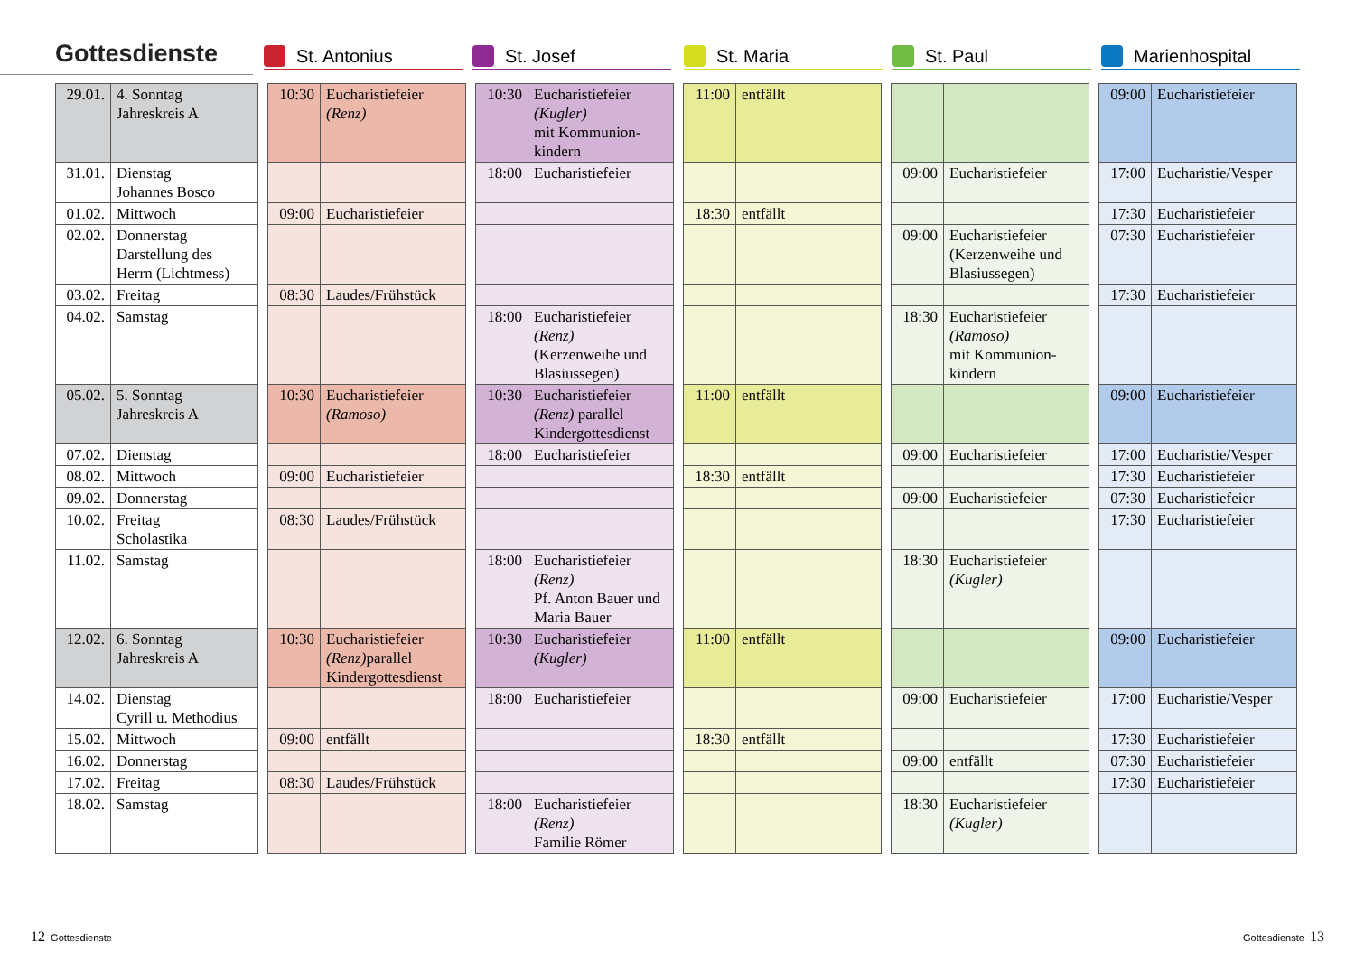Gottesdienste
St. Antonius St. Josef St. Maria St. Paul Marienhospital
| 29.01. | 4. Sonntag Jahreskreis A | | 10:30 | Eucharistiefeier (Renz) | | 10:30 | Eucharistiefeier (Kugler) mit Kommunion- kindern | | 11:00 | entfällt | | | | | 09:00 | Eucharistiefeier |
| 31.01. | Dienstag Johannes Bosco | | | | | 18:00 | Eucharistiefeier | | | | | 09:00 | Eucharistiefeier | | 17:00 | Eucharistie/Vesper |
| 01.02. | Mittwoch | | 09:00 | Eucharistiefeier | | | | | 18:30 | entfällt | | | | | 17:30 | Eucharistiefeier |
| 02.02. | Donnerstag Darstellung des Herrn (Lichtmess) | | | | | | | | | | | 09:00 | Eucharistiefeier (Kerzenweihe und Blasiussegen) | | 07:30 | Eucharistiefeier |
| 03.02. | Freitag | | 08:30 | Laudes/Frühstück | | | | | | | | | | | 17:30 | Eucharistiefeier |
| 04.02. | Samstag | | | | | 18:00 | Eucharistiefeier (Renz) (Kerzenweihe und Blasiussegen) | | | | | 18:30 | Eucharistiefeier (Ramoso) mit Kommunion- kindern | | | |
| 05.02. | 5. Sonntag Jahreskreis A | | 10:30 | Eucharistiefeier (Ramoso) | | 10:30 | Eucharistiefeier (Renz) parallel Kindergottesdienst | | 11:00 | entfällt | | | | | 09:00 | Eucharistiefeier |
| 07.02. | Dienstag | | | | | 18:00 | Eucharistiefeier | | | | | 09:00 | Eucharistiefeier | | 17:00 | Eucharistie/Vesper |
| 08.02. | Mittwoch | | 09:00 | Eucharistiefeier | | | | | 18:30 | entfällt | | | | | 17:30 | Eucharistiefeier |
| 09.02. | Donnerstag | | | | | | | | | | | 09:00 | Eucharistiefeier | | 07:30 | Eucharistiefeier |
| 10.02. | Freitag Scholastika | | 08:30 | Laudes/Frühstück | | | | | | | | | | | 17:30 | Eucharistiefeier |
| 11.02. | Samstag | | | | | 18:00 | Eucharistiefeier (Renz) Pf. Anton Bauer und Maria Bauer | | | | | 18:30 | Eucharistiefeier (Kugler) | | | |
| 12.02. | 6. Sonntag Jahreskreis A | | 10:30 | Eucharistiefeier (Renz) parallel Kindergottesdienst | | 10:30 | Eucharistiefeier (Kugler) | | 11:00 | entfällt | | | | | 09:00 | Eucharistiefeier |
| 14.02. | Dienstag Cyrill u. Methodius | | | | | 18:00 | Eucharistiefeier | | | | | 09:00 | Eucharistiefeier | | 17:00 | Eucharistie/Vesper |
| 15.02. | Mittwoch | | 09:00 | entfällt | | | | | 18:30 | entfällt | | | | | 17:30 | Eucharistiefeier |
| 16.02. | Donnerstag | | | | | | | | | | | 09:00 | entfällt | | 07:30 | Eucharistiefeier |
| 17.02. | Freitag | | 08:30 | Laudes/Frühstück | | | | | | | | | | | 17:30 | Eucharistiefeier |
| 18.02. | Samstag | | | | | 18:00 | Eucharistiefeier (Renz) Familie Römer | | | | | 18:30 | Eucharistiefeier (Kugler) | | | |
12 Gottesdienste Gottesdienste 13